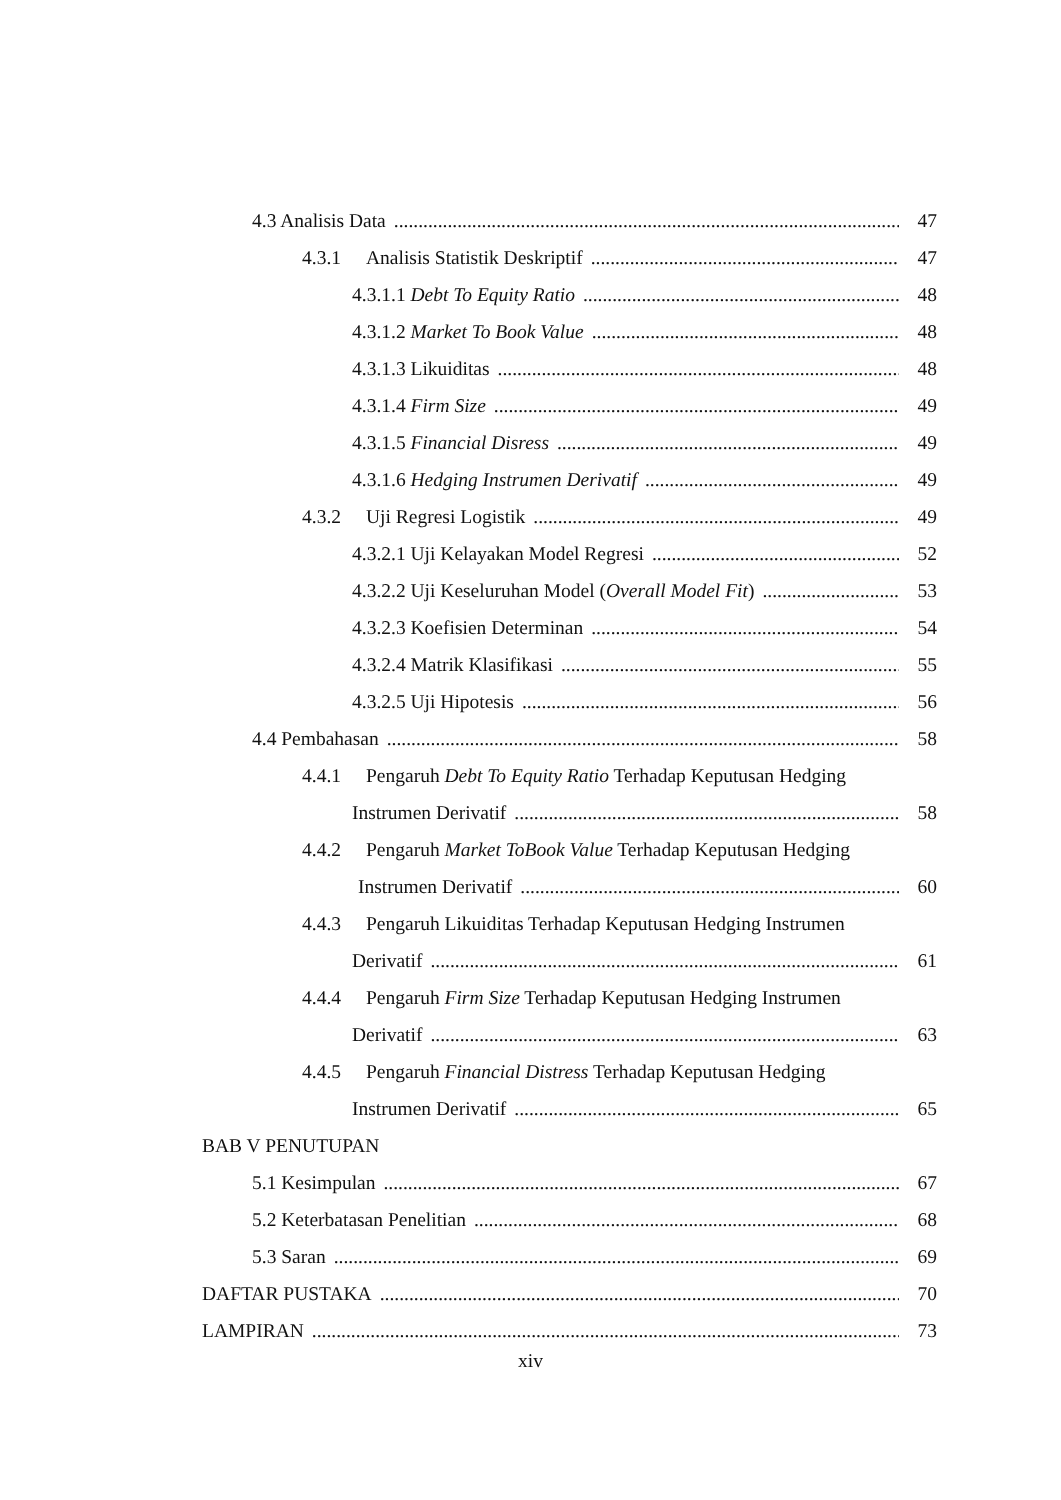4.3 Analisis Data 47
4.3.1 Analisis Statistik Deskriptif 47
4.3.1.1 Debt To Equity Ratio 48
4.3.1.2 Market To Book Value 48
4.3.1.3 Likuiditas 48
4.3.1.4 Firm Size 49
4.3.1.5 Financial Disress 49
4.3.1.6 Hedging Instrumen Derivatif 49
4.3.2 Uji Regresi Logistik 49
4.3.2.1 Uji Kelayakan Model Regresi 52
4.3.2.2 Uji Keseluruhan Model (Overall Model Fit) 53
4.3.2.3 Koefisien Determinan 54
4.3.2.4 Matrik Klasifikasi 55
4.3.2.5 Uji Hipotesis 56
4.4 Pembahasan 58
4.4.1 Pengaruh Debt To Equity Ratio Terhadap Keputusan Hedging
Instrumen Derivatif 58
4.4.2 Pengaruh Market ToBook Value Terhadap Keputusan Hedging
Instrumen Derivatif 60
4.4.3 Pengaruh Likuiditas Terhadap Keputusan Hedging Instrumen
Derivatif 61
4.4.4 Pengaruh Firm Size Terhadap Keputusan Hedging Instrumen
Derivatif 63
4.4.5 Pengaruh Financial Distress Terhadap Keputusan Hedging
Instrumen Derivatif 65
BAB V PENUTUPAN
5.1 Kesimpulan 67
5.2 Keterbatasan Penelitian 68
5.3 Saran 69
DAFTAR PUSTAKA 70
LAMPIRAN 73
xiv